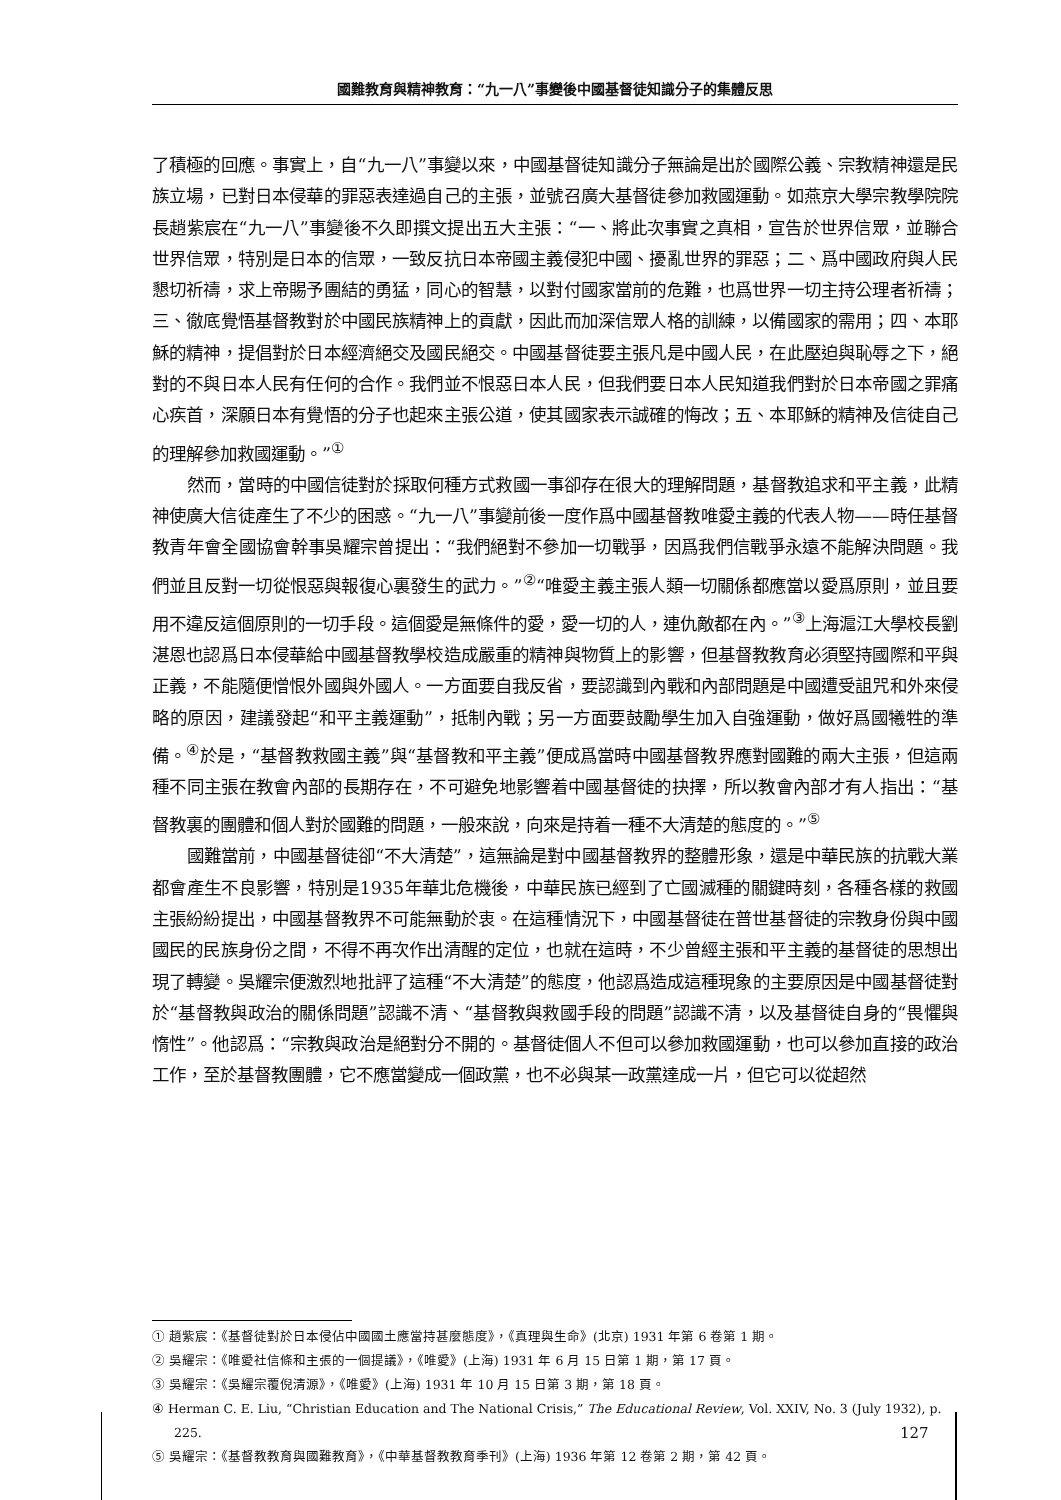國難教育與精神教育：“九一八”事變後中國基督徒知識分子的集體反思
了積極的回應。事實上，自“九一八”事變以來，中國基督徒知識分子無論是出於國際公義、宗教精神還是民族立場，已對日本侵華的罪惡表達過自己的主張，並號召廣大基督徒參加救國運動。如燕京大學宗教學院院長趙紫宸在“九一八”事變後不久即撰文提出五大主張：“一、將此次事實之真相，宣告於世界信眾，並聯合世界信眾，特別是日本的信眾，一致反抗日本帝國主義侵犯中國、擾亂世界的罪惡；二、爲中國政府與人民懇切祈禱，求上帝賜予團結的勇猛，同心的智慧，以對付國家當前的危難，也爲世界一切主持公理者祈禱；三、徹底覺悟基督教對於中國民族精神上的貢獻，因此而加深信眾人格的訓練，以備國家的需用；四、本耶穌的精神，提倡對於日本經濟絕交及國民絕交。中國基督徒要主張凡是中國人民，在此壓迫與恥辱之下，絕對的不與日本人民有任何的合作。我們並不恨惡日本人民，但我們要日本人民知道我們對於日本帝國之罪痛心疾首，深願日本有覺悟的分子也起來主張公道，使其國家表示誠確的悔改；五、本耶穌的精神及信徒自己的理解參加救國運動。”<sup>①</sup>
然而，當時的中國信徒對於採取何種方式救國一事卻存在很大的理解問題，基督教追求和平主義，此精神使廣大信徒產生了不少的困惑。“九一八”事變前後一度作爲中國基督教唯愛主義的代表人物——時任基督教青年會全國協會幹事吳耀宗曾提出：“我們絕對不參加一切戰爭，因爲我們信戰爭永遠不能解決問題。我們並且反對一切從恨惡與報復心裏發生的武力。”<sup>②</sup>“唯愛主義主張人類一切關係都應當以愛爲原則，並且要用不違反這個原則的一切手段。這個愛是無條件的愛，愛一切的人，連仇敵都在內。”<sup>③</sup>上海滬江大學校長劉湛恩也認爲日本侵華給中國基督教學校造成嚴重的精神與物質上的影響，但基督教教育必須堅持國際和平與正義，不能隨便憎恨外國與外國人。一方面要自我反省，要認識到內戰和內部問題是中國遭受詛咒和外來侵略的原因，建議發起“和平主義運動”，抵制內戰；另一方面要鼓勵學生加入自強運動，做好爲國犧牲的準備。<sup>④</sup>於是，“基督教救國主義”與“基督教和平主義”便成爲當時中國基督教界應對國難的兩大主張，但這兩種不同主張在教會內部的長期存在，不可避免地影響着中國基督徒的抉擇，所以教會內部才有人指出：“基督教裏的團體和個人對於國難的問題，一般來說，向來是持着一種不大清楚的態度的。”<sup>⑤</sup>
國難當前，中國基督徒卻“不大清楚”，這無論是對中國基督教界的整體形象，還是中華民族的抗戰大業都會產生不良影響，特別是1935年華北危機後，中華民族已經到了亡國滅種的關鍵時刻，各種各樣的救國主張紛紛提出，中國基督教界不可能無動於衷。在這種情況下，中國基督徒在普世基督徒的宗教身份與中國國民的民族身份之間，不得不再次作出清醒的定位，也就在這時，不少曾經主張和平主義的基督徒的思想出現了轉變。吳耀宗便激烈地批評了這種“不大清楚”的態度，他認爲造成這種現象的主要原因是中國基督徒對於“基督教與政治的關係問題”認識不清、“基督教與救國手段的問題”認識不清，以及基督徒自身的“畏懼與惰性”。他認爲：“宗教與政治是絕對分不開的。基督徒個人不但可以參加救國運動，也可以參加直接的政治工作，至於基督教團體，它不應當變成一個政黨，也不必與某一政黨達成一片，但它可以從超然
① 趙紫宸：《基督徒對於日本侵佔中國國土應當持甚麼態度》，《真理與生命》(北京) 1931 年第 6 卷第 1 期。
② 吳耀宗：《唯愛社信條和主張的一個提議》，《唯愛》(上海) 1931 年 6 月 15 日第 1 期，第 17 頁。
③ 吳耀宗：《吳耀宗覆倪清源》，《唯愛》(上海) 1931 年 10 月 15 日第 3 期，第 18 頁。
④ Herman C. E. Liu, “Christian Education and The National Crisis,” The Educational Review, Vol. XXIV, No. 3 (July 1932), p. 225.
⑤ 吳耀宗：《基督教教育與國難教育》，《中華基督教教育季刊》(上海) 1936 年第 12 卷第 2 期，第 42 頁。
127